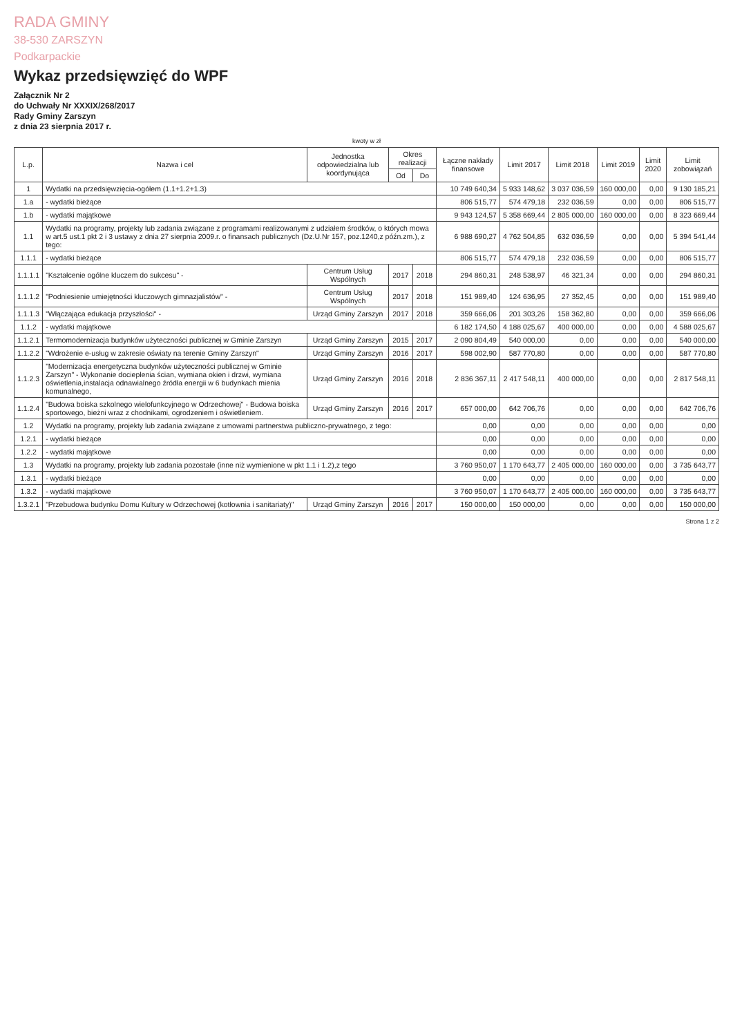RADA GMINY
38-530 ZARSZYN
Podkarpackie
Wykaz przedsięwzięć do WPF
Załącznik Nr 2
do Uchwały Nr XXXIX/268/2017
Rady Gminy Zarszyn
z dnia 23 sierpnia 2017 r.
kwoty w zł
| L.p. | Nazwa i cel | Jednostka odpowiedzialna lub koordynująca | Okres realizacji | | Łączne nakłady finansowe | Limit 2017 | Limit 2018 | Limit 2019 | Limit 2020 | Limit zobowiązań |
| --- | --- | --- | --- | --- | --- | --- | --- | --- | --- | --- |
| | | | Od | Do | | | | | | |
| 1 | Wydatki na przedsięwzięcia-ogółem (1.1+1.2+1.3) | | | | 10 749 640,34 | 5 933 148,62 | 3 037 036,59 | 160 000,00 | 0,00 | 9 130 185,21 |
| 1.a | - wydatki bieżące | | | | 806 515,77 | 574 479,18 | 232 036,59 | 0,00 | 0,00 | 806 515,77 |
| 1.b | - wydatki majątkowe | | | | 9 943 124,57 | 5 358 669,44 | 2 805 000,00 | 160 000,00 | 0,00 | 8 323 669,44 |
| 1.1 | Wydatki na programy, projekty lub zadania związane z programami realizowanymi z udziałem środków, o których mowa w art.5 ust.1 pkt 2 i 3 ustawy z dnia 27 sierpnia 2009.r. o finansach publicznych (Dz.U.Nr 157, poz.1240,z późn.zm.), z tego: | | | | 6 988 690,27 | 4 762 504,85 | 632 036,59 | 0,00 | 0,00 | 5 394 541,44 |
| 1.1.1 | - wydatki bieżące | | | | 806 515,77 | 574 479,18 | 232 036,59 | 0,00 | 0,00 | 806 515,77 |
| 1.1.1.1 | "Kształcenie ogólne kluczem do sukcesu" - | Centrum Usług Wspólnych | 2017 | 2018 | 294 860,31 | 248 538,97 | 46 321,34 | 0,00 | 0,00 | 294 860,31 |
| 1.1.1.2 | "Podniesienie umiejętności kluczowych gimnazjalistów" - | Centrum Usług Wspólnych | 2017 | 2018 | 151 989,40 | 124 636,95 | 27 352,45 | 0,00 | 0,00 | 151 989,40 |
| 1.1.1.3 | "Włączająca edukacja przyszłości" - | Urząd Gminy Zarszyn | 2017 | 2018 | 359 666,06 | 201 303,26 | 158 362,80 | 0,00 | 0,00 | 359 666,06 |
| 1.1.2 | - wydatki majątkowe | | | | 6 182 174,50 | 4 188 025,67 | 400 000,00 | 0,00 | 0,00 | 4 588 025,67 |
| 1.1.2.1 | Termomodernizacja budynków użyteczności publicznej w Gminie Zarszyn | Urząd Gminy Zarszyn | 2015 | 2017 | 2 090 804,49 | 540 000,00 | 0,00 | 0,00 | 0,00 | 540 000,00 |
| 1.1.2.2 | "Wdrożenie e-usług w zakresie oświaty na terenie Gminy Zarszyn" | Urząd Gminy Zarszyn | 2016 | 2017 | 598 002,90 | 587 770,80 | 0,00 | 0,00 | 0,00 | 587 770,80 |
| 1.1.2.3 | "Modernizacja energetyczna budynków użyteczności publicznej w Gminie Zarszyn" - Wykonanie docieplenia ścian, wymiana okien i drzwi, wymiana oświetlenia,instalacja odnawialnego źródła energii w 6 budynkach mienia komunalnego, | Urząd Gminy Zarszyn | 2016 | 2018 | 2 836 367,11 | 2 417 548,11 | 400 000,00 | 0,00 | 0,00 | 2 817 548,11 |
| 1.1.2.4 | "Budowa boiska szkolnego wielofunkcyjnego w Odrzechowej" - Budowa boiska sportowego, bieżni wraz z chodnikami, ogrodzeniem i oświetleniem. | Urząd Gminy Zarszyn | 2016 | 2017 | 657 000,00 | 642 706,76 | 0,00 | 0,00 | 0,00 | 642 706,76 |
| 1.2 | Wydatki na programy, projekty lub zadania związane z umowami partnerstwa publiczno-prywatnego, z tego: | | | | 0,00 | 0,00 | 0,00 | 0,00 | 0,00 | 0,00 |
| 1.2.1 | - wydatki bieżące | | | | 0,00 | 0,00 | 0,00 | 0,00 | 0,00 | 0,00 |
| 1.2.2 | - wydatki majątkowe | | | | 0,00 | 0,00 | 0,00 | 0,00 | 0,00 | 0,00 |
| 1.3 | Wydatki na programy, projekty lub zadania pozostałe (inne niż wymienione w pkt 1.1 i 1.2),z tego | | | | 3 760 950,07 | 1 170 643,77 | 2 405 000,00 | 160 000,00 | 0,00 | 3 735 643,77 |
| 1.3.1 | - wydatki bieżące | | | | 0,00 | 0,00 | 0,00 | 0,00 | 0,00 | 0,00 |
| 1.3.2 | - wydatki majątkowe | | | | 3 760 950,07 | 1 170 643,77 | 2 405 000,00 | 160 000,00 | 0,00 | 3 735 643,77 |
| 1.3.2.1 | "Przebudowa budynku Domu Kultury w Odrzechowej (kotłownia i sanitariaty)" | Urząd Gminy Zarszyn | 2016 | 2017 | 150 000,00 | 150 000,00 | 0,00 | 0,00 | 0,00 | 150 000,00 |
Strona 1 z 2